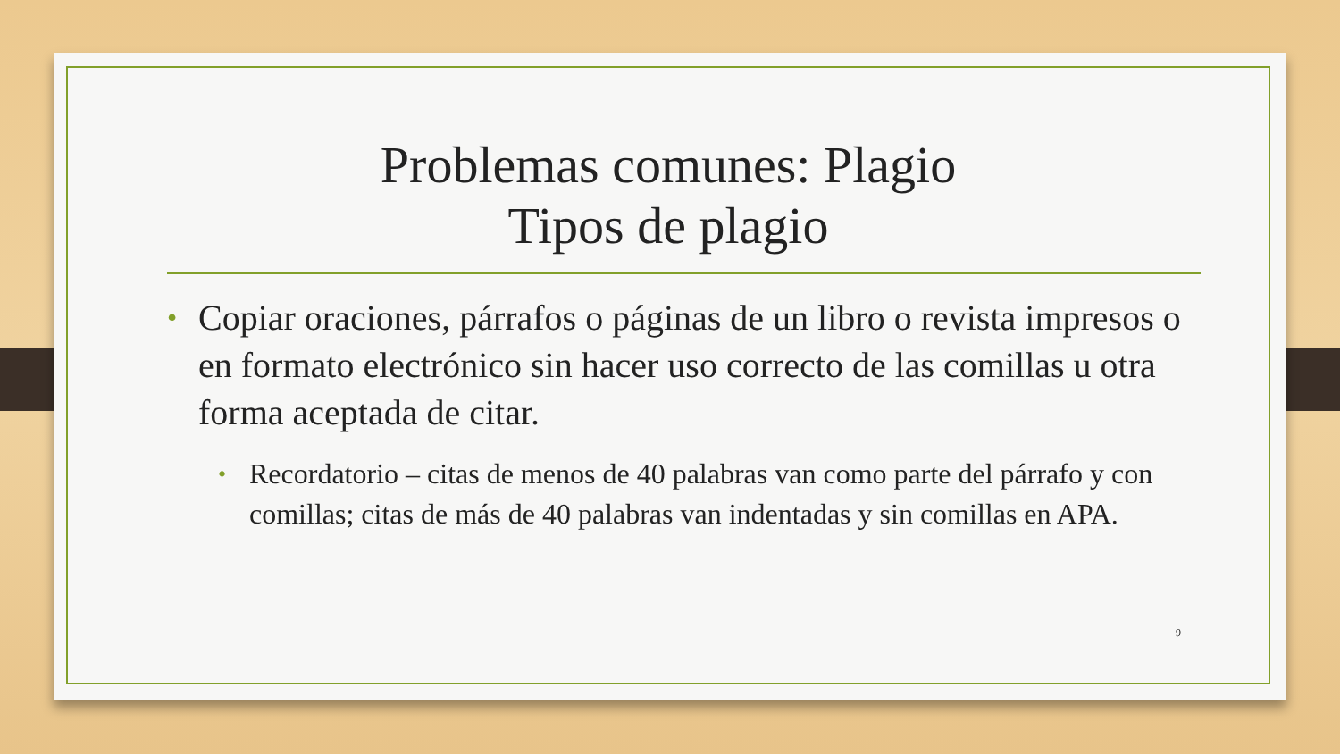Problemas comunes: Plagio
Tipos de plagio
• Copiar oraciones, párrafos o páginas de un libro o revista impresos o en formato electrónico sin hacer uso correcto de las comillas u otra forma aceptada de citar.
• Recordatorio – citas de menos de 40 palabras van como parte del párrafo y con comillas; citas de más de 40 palabras van indentadas y sin comillas en APA.
9